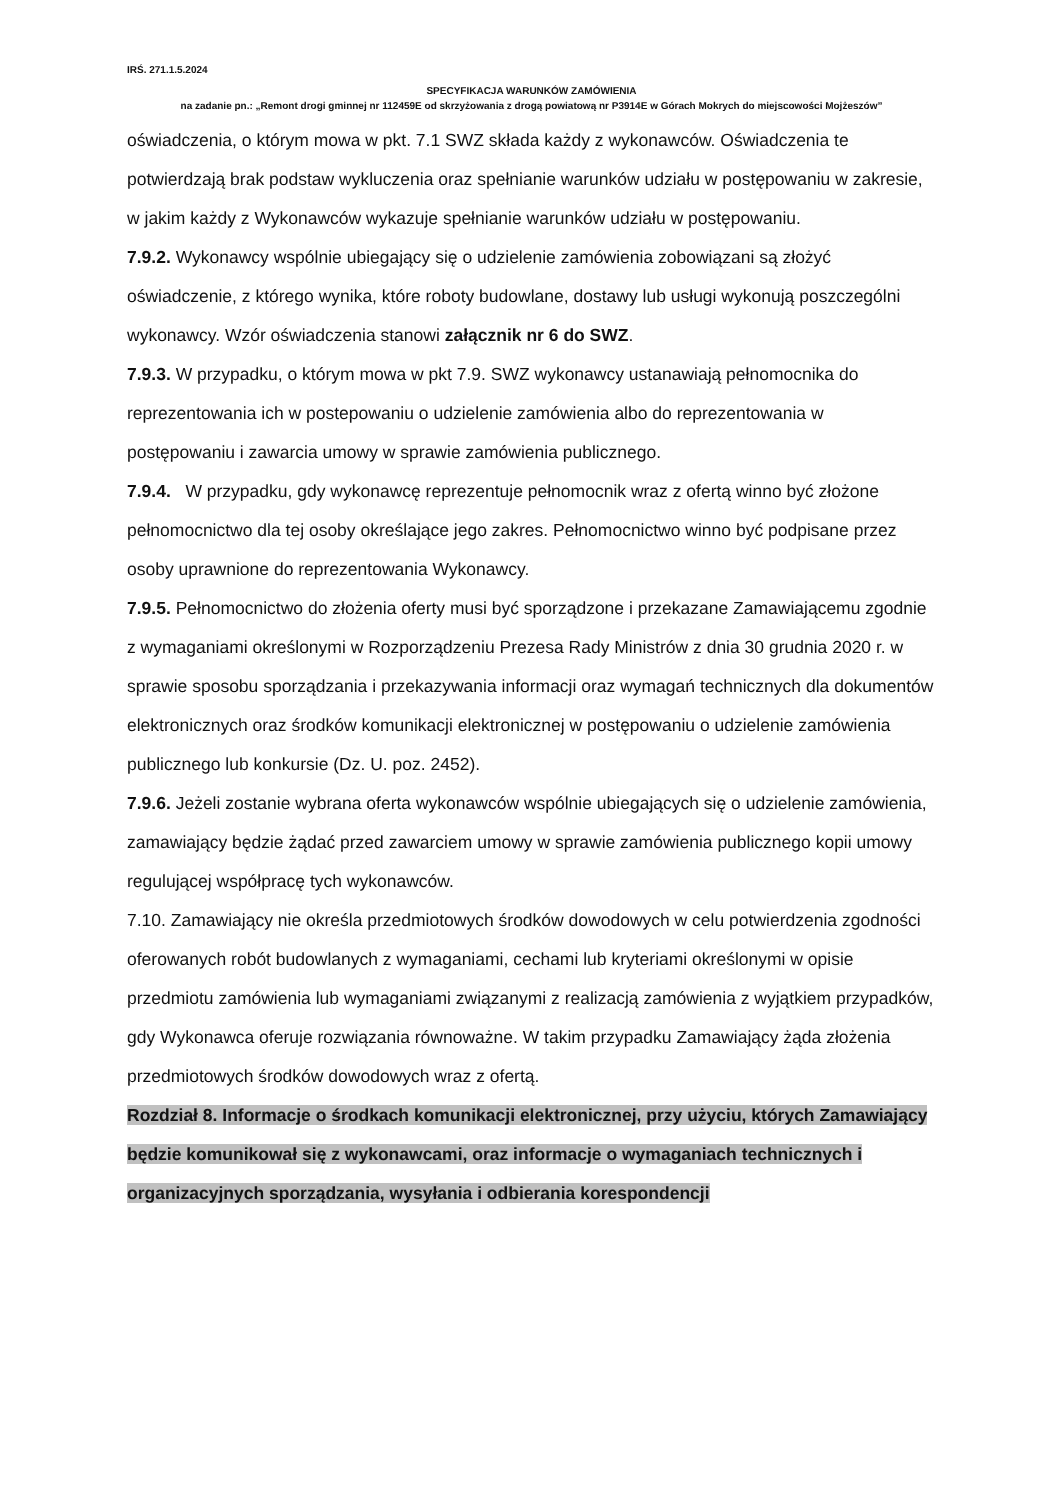IRŚ. 271.1.5.2024
SPECYFIKACJA WARUNKÓW ZAMÓWIENIA
na zadanie pn.: „Remont drogi gminnej nr 112459E od skrzyżowania z drogą powiatową nr P3914E w Górach Mokrych do miejscowości Mojżeszów”
oświadczenia, o którym mowa w pkt. 7.1 SWZ składa każdy z wykonawców. Oświadczenia te potwierdzają brak podstaw wykluczenia oraz spełnianie warunków udziału w postępowaniu w zakresie, w jakim każdy z Wykonawców wykazuje spełnianie warunków udziału w postępowaniu.
7.9.2. Wykonawcy wspólnie ubiegający się o udzielenie zamówienia zobowiązani są złożyć oświadczenie, z którego wynika, które roboty budowlane, dostawy lub usługi wykonują poszczególni wykonawcy. Wzór oświadczenia stanowi załącznik nr 6 do SWZ.
7.9.3. W przypadku, o którym mowa w pkt 7.9. SWZ wykonawcy ustanawiają pełnomocnika do reprezentowania ich w postepowaniu o udzielenie zamówienia albo do reprezentowania w postępowaniu i zawarcia umowy w sprawie zamówienia publicznego.
7.9.4. W przypadku, gdy wykonawcę reprezentuje pełnomocnik wraz z ofertą winno być złożone pełnomocnictwo dla tej osoby określające jego zakres. Pełnomocnictwo winno być podpisane przez osoby uprawnione do reprezentowania Wykonawcy.
7.9.5. Pełnomocnictwo do złożenia oferty musi być sporządzone i przekazane Zamawiającemu zgodnie z wymaganiami określonymi w Rozporządzeniu Prezesa Rady Ministrów z dnia 30 grudnia 2020 r. w sprawie sposobu sporządzania i przekazywania informacji oraz wymagań technicznych dla dokumentów elektronicznych oraz środków komunikacji elektronicznej w postępowaniu o udzielenie zamówienia publicznego lub konkursie (Dz. U. poz. 2452).
7.9.6. Jeżeli zostanie wybrana oferta wykonawców wspólnie ubiegających się o udzielenie zamówienia, zamawiający będzie żądać przed zawarciem umowy w sprawie zamówienia publicznego kopii umowy regulującej współpracę tych wykonawców.
7.10. Zamawiający nie określa przedmiotowych środków dowodowych w celu potwierdzenia zgodności oferowanych robót budowlanych z wymaganiami, cechami lub kryteriami określonymi w opisie przedmiotu zamówienia lub wymaganiami związanymi z realizacją zamówienia z wyjątkiem przypadków, gdy Wykonawca oferuje rozwiązania równoważne. W takim przypadku Zamawiający żąda złożenia przedmiotowych środków dowodowych wraz z ofertą.
Rozdział 8. Informacje o środkach komunikacji elektronicznej, przy użyciu, których Zamawiający będzie komunikował się z wykonawcami, oraz informacje o wymaganiach technicznych i organizacyjnych sporządzania, wysyłania i odbierania korespondencji